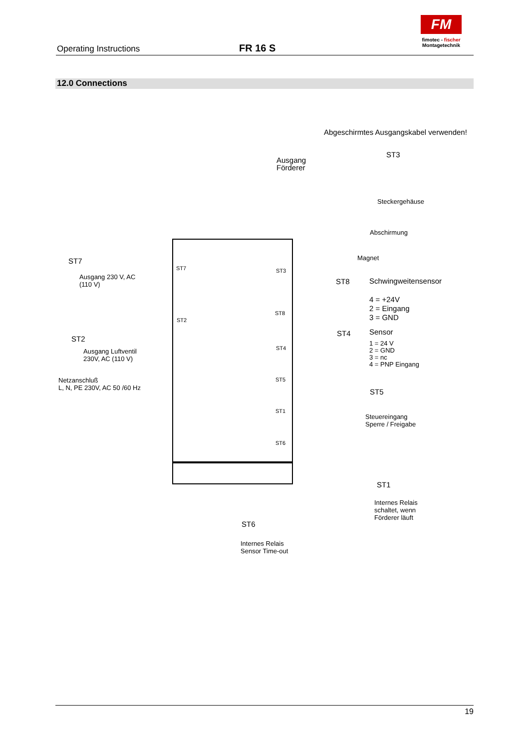Operating Instructions FR 16 S
FM
fimotec - fischer
Montagetechnik
12.0 Connections
Abgeschirmtes Ausgangskabel verwenden!
Ausgang
Förderer
ST3
Steckergehäuse
Abschirmung
Magnet
ST7
Ausgang 230 V, AC
(110 V)
ST7 ST3
ST8 Schwingweitensensor
4 = +24V
2 = Eingang
3 = GND
ST8
ST2
ST2
ST4 Sensor
1 = 24 V
2 = GND
3 = nc
4 = PNP Eingang
ST4
Ausgang Luftventil
230V, AC (110 V)
Netzanschluß
L, N, PE 230V, AC 50 /60 Hz
ST5
ST5
Steuereingang
Sperre / Freigabe
ST1
ST6
ST1
Internes Relais
schaltet, wenn
Förderer läuft
ST6
Internes Relais
Sensor Time-out
19